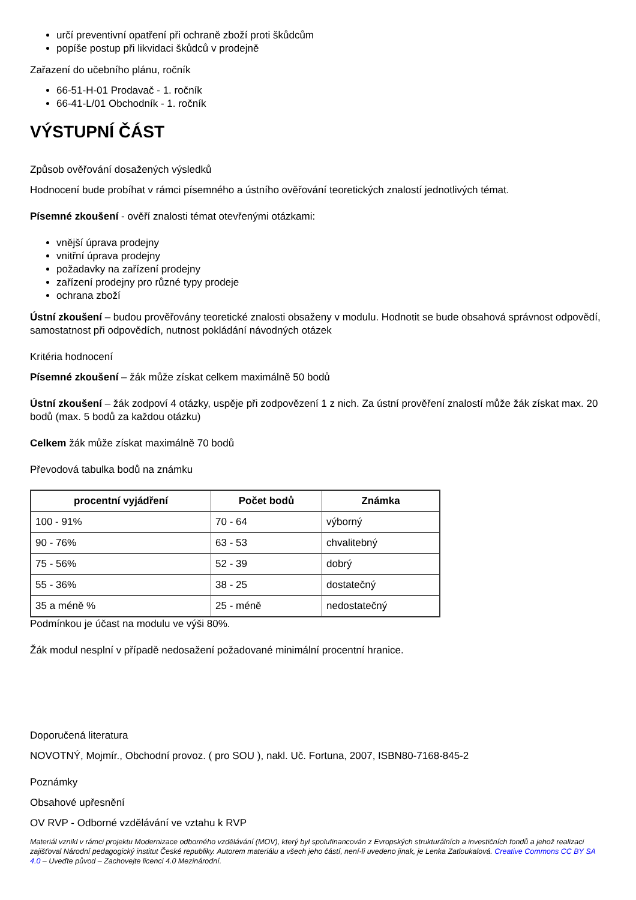určí preventivní opatření při ochraně zboží proti škůdcům
popíše postup při likvidaci škůdců v prodejně
Zařazení do učebního plánu, ročník
66-51-H-01 Prodavač - 1. ročník
66-41-L/01 Obchodník - 1. ročník
VÝSTUPNÍ ČÁST
Způsob ověřování dosažených výsledků
Hodnocení bude probíhat v rámci písemného a ústního ověřování teoretických znalostí jednotlivých témat.
Písemné zkoušení - ověří znalosti témat otevřenými otázkami:
vnější úprava prodejny
vnitřní úprava prodejny
požadavky na zařízení prodejny
zařízení prodejny pro různé typy prodeje
ochrana zboží
Ústní zkoušení – budou prověřovány teoretické znalosti obsaženy v modulu. Hodnotit se bude obsahová správnost odpovědí, samostatnost při odpovědích, nutnost pokládání návodných otázek
Kritéria hodnocení
Písemné zkoušení – žák může získat celkem maximálně 50 bodů
Ústní zkoušení – žák zodpoví 4 otázky, uspěje při zodpovězení 1 z nich. Za ústní prověření znalostí může žák získat max. 20 bodů (max. 5 bodů za každou otázku)
Celkem žák může získat maximálně 70 bodů
Převodová tabulka bodů na známku
| procentní vyjádření | Počet bodů | Známka |
| --- | --- | --- |
| 100 - 91% | 70 - 64 | výborný |
| 90 - 76% | 63 - 53 | chvalitebný |
| 75 - 56% | 52 - 39 | dobrý |
| 55 - 36% | 38 - 25 | dostatečný |
| 35 a méně % | 25 - méně | nedostatečný |
Podmínkou je účast na modulu ve výši 80%.
Žák modul nesplní v případě nedosažení požadované minimální procentní hranice.
Doporučená literatura
NOVOTNÝ, Mojmír., Obchodní provoz. ( pro SOU ), nakl. Uč. Fortuna, 2007, ISBN80-7168-845-2
Poznámky
Obsahové upřesnění
OV RVP - Odborné vzdělávání ve vztahu k RVP
Materiál vznikl v rámci projektu Modernizace odborného vzdělávání (MOV), který byl spolufinancován z Evropských strukturálních a investičních fondů a jehož realizaci zajišťoval Národní pedagogický institut České republiky. Autorem materiálu a všech jeho částí, není-li uvedeno jinak, je Lenka Zatloukalová. Creative Commons CC BY SA 4.0 – Uveďte původ – Zachovejte licenci 4.0 Mezinárodní.